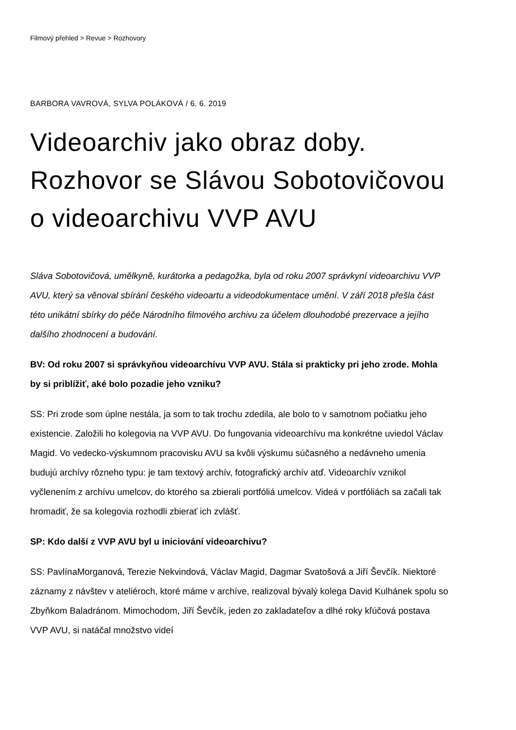Filmový přehled > Revue > Rozhovory
BARBORA VAVROVÁ, SYLVA POLÁKOVÁ / 6. 6. 2019
Videoarchiv jako obraz doby. Rozhovor se Slávou Sobotovičovou o videoarchivu VVP AVU
Sláva Sobotovičová, umělkyně, kurátorka a pedagožka, byla od roku 2007 správkyní videoarchivu VVP AVU, který sa věnoval sbírání českého videoartu a videodokumentace umění. V září 2018 přešla část této unikátní sbírky do péče Národního filmového archivu za účelem dlouhodobé prezervace a jejího dalšího zhodnocení a budování.
BV: Od roku 2007 si správkyňou videoarchívu VVP AVU. Stála si prakticky pri jeho zrode. Mohla by si priblížiť, aké bolo pozadie jeho vzniku?
SS: Pri zrode som úplne nestála, ja som to tak trochu zdedila, ale bolo to v samotnom počiatku jeho existencie. Založili ho kolegovia na VVP AVU. Do fungovania videoarchívu ma konkrétne uviedol Václav Magid. Vo vedecko-výskumnom pracovisku AVU sa kvôli výskumu súčasného a nedávneho umenia budujú archívy rôzneho typu: je tam textový archív, fotografický archív atď. Videoarchív vznikol vyčlenením z archívu umelcov, do ktorého sa zbierali portfóliá umelcov. Videá v portfóliách sa začali tak hromadiť, že sa kolegovia rozhodli zbierať ich zvlášť.
SP: Kdo další z VVP AVU byl u iniciování videoarchivu?
SS: PavlínaMorganová, Terezie Nekvindová, Václav Magid, Dagmar Svatošová a Jiří Ševčík. Niektoré záznamy z návštev v ateliéroch, ktoré máme v archíve, realizoval bývalý kolega David Kulhánek spolu so Zbyňkom Baladránom. Mimochodom, Jiří Ševčík, jeden zo zakladateľov a dlhé roky kľúčová postava VVP AVU, si natáčal množstvo videí